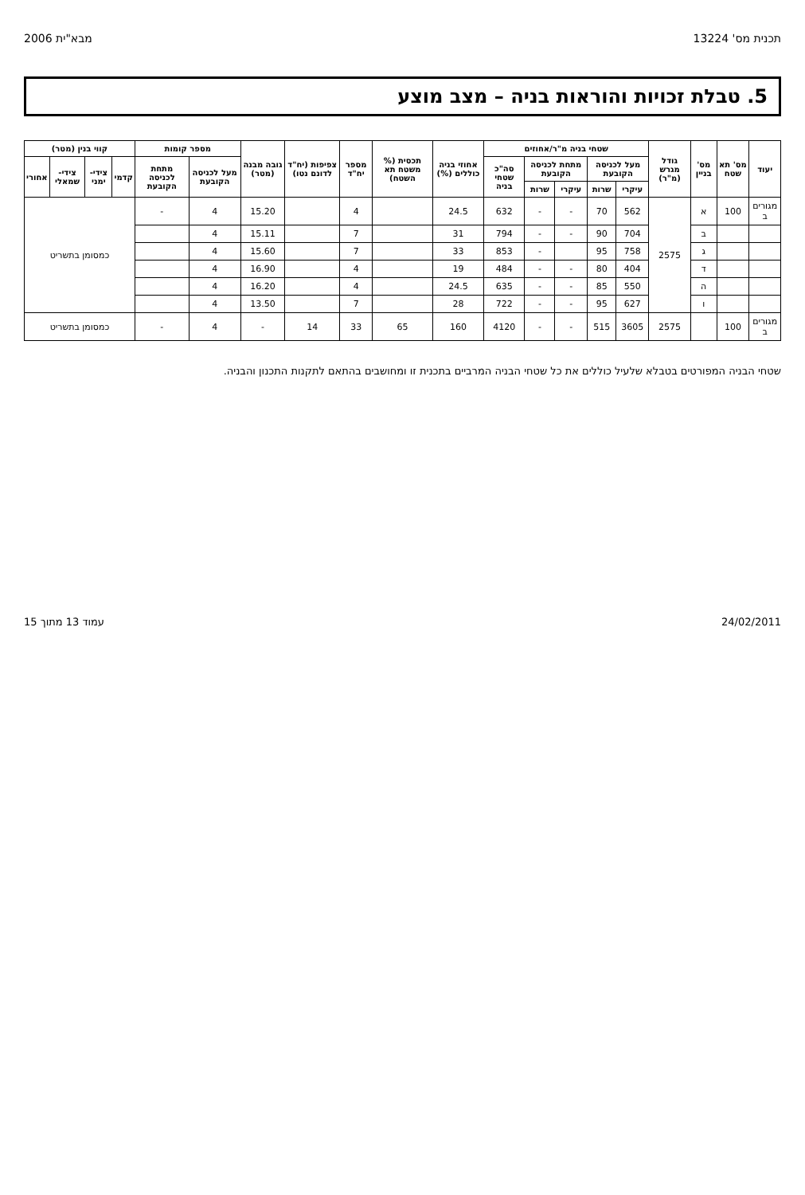תכנית מס' 13224 מבא"ית 2006
5. טבלת זכויות והוראות בניה – מצב מוצע
| יעוד | מס' תא שטח | מס' בניין | גודל מגרש (מ"ר) | שטחי בניה מ"ר/אחוזים | | | | | אחוזי בניה כוללים (%) | תכסית (% משטח תא השטח) | מספר יח"ד | צפיפות (יח"ד לדונם נטו) | גובה מבנה (מטר) | מספר קומות | | קווי בנין (מטר) | | | |
| --- | --- | --- | --- | --- | --- | --- | --- | --- | --- | --- | --- | --- | --- | --- | --- | --- | --- | --- | --- |
| | | | | מעל לכניסה הקובעת | | מתחת לכניסה הקובעת | | סה"כ שטחי בניה | | | | | | מעל לכניסה הקובעת | מתחת לכניסה הקובעת | קדמי | צידי-ימני | צידי-שמאלי | אחורי |
| | | | | עיקרי | שרות | עיקרי | שרות | | | | | | | | | | | | |
| מגורים ב | 100 | א | 2575 | 562 | 70 | - | - | 632 | 24.5 | | 4 | | 15.20 | 4 | - | כמסומן בתשריט | | | |
| | | ב | | 704 | 90 | - | - | 794 | 31 | | 7 | | 15.11 | 4 | | | | | |
| | | ג | | 758 | 95 | | - | 853 | 33 | | 7 | | 15.60 | 4 | | | | | |
| | | ד | | 404 | 80 | - | - | 484 | 19 | | 4 | | 16.90 | 4 | | | | | |
| | | ה | | 550 | 85 | - | - | 635 | 24.5 | | 4 | | 16.20 | 4 | | | | | |
| | | ו | | 627 | 95 | - | - | 722 | 28 | | 7 | | 13.50 | 4 | | | | | |
| מגורים ב | 100 | | 2575 | 3605 | 515 | - | - | 4120 | 160 | 65 | 33 | 14 | - | 4 | - | כמסומן בתשריט | | | |
שטחי הבניה המפורטים בטבלא שלעיל כוללים את כל שטחי הבניה המרביים בתכנית זו ומחושבים בהתאם לתקנות התכנון והבניה.
24/02/2011 עמוד 13 מתוך 15